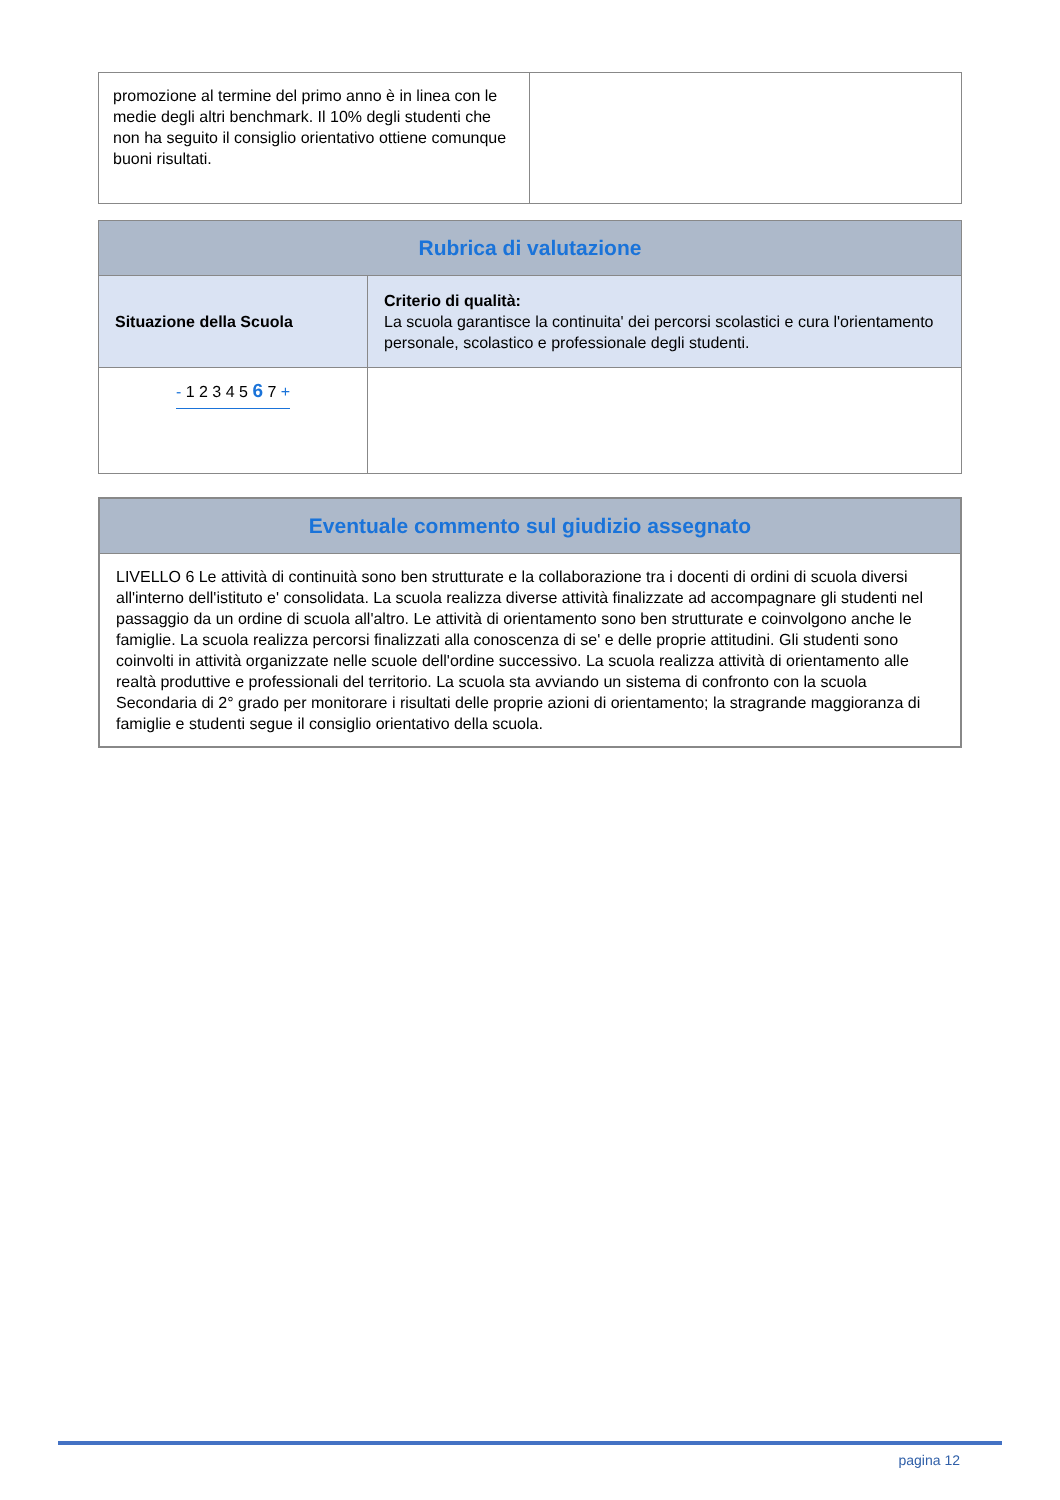| promozione al termine del primo anno è in linea con le medie degli altri benchmark. Il 10% degli studenti che non ha seguito il consiglio orientativo ottiene comunque buoni risultati. | |
| Rubrica di valutazione | |
| --- | --- |
| Situazione della Scuola | Criterio di qualità: La scuola garantisce la continuita' dei percorsi scolastici e cura l'orientamento personale, scolastico e professionale degli studenti. |
| - 1 2 3 4 5 6 7 + | |
| Eventuale commento sul giudizio assegnato |
| --- |
| LIVELLO 6 Le attività di continuità sono ben strutturate e la collaborazione tra i docenti di ordini di scuola diversi all'interno dell'istituto e' consolidata. La scuola realizza diverse attività finalizzate ad accompagnare gli studenti nel passaggio da un ordine di scuola all'altro. Le attività di orientamento sono ben strutturate e coinvolgono anche le famiglie. La scuola realizza percorsi finalizzati alla conoscenza di se' e delle proprie attitudini. Gli studenti sono coinvolti in attività organizzate nelle scuole dell'ordine successivo. La scuola realizza attività di orientamento alle realtà produttive e professionali del territorio. La scuola sta avviando un sistema di confronto con la scuola Secondaria di 2° grado per monitorare i risultati delle proprie azioni di orientamento; la stragrande maggioranza di famiglie e studenti segue il consiglio orientativo della scuola. |
pagina 12